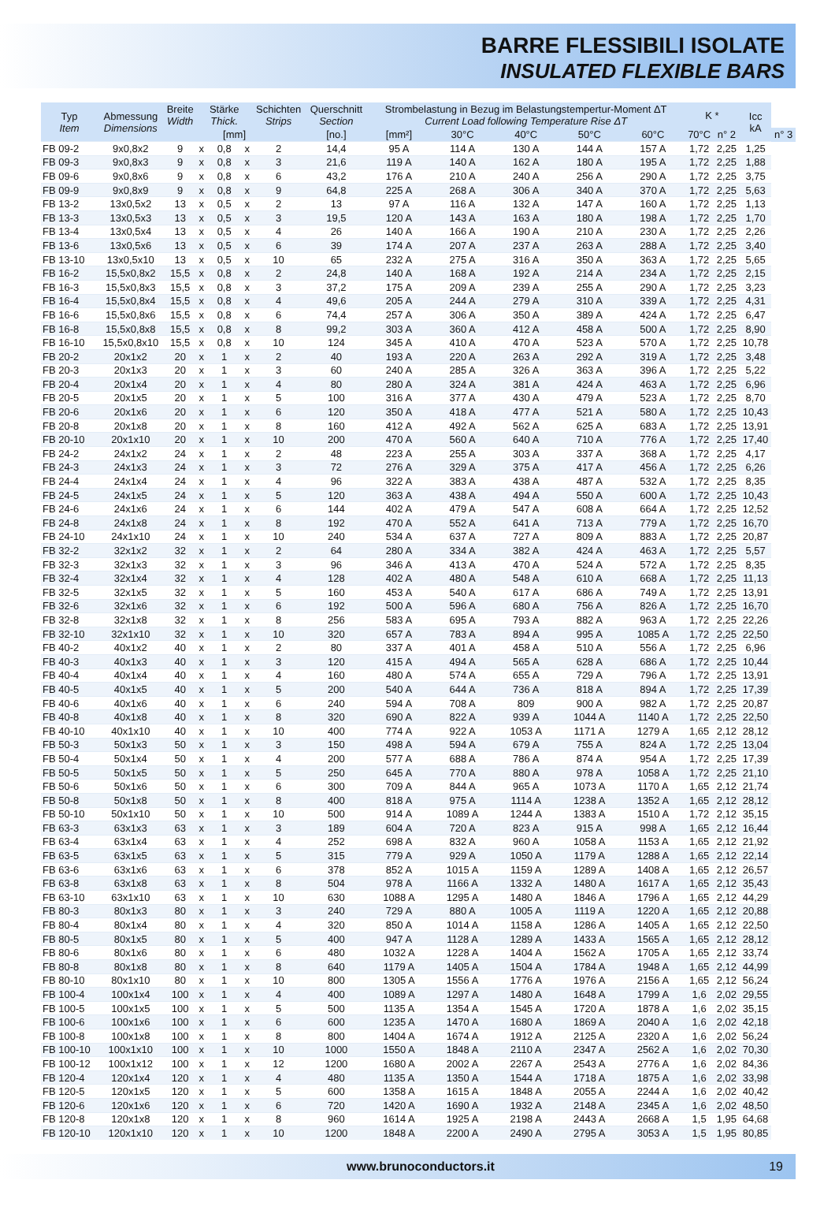BARRE FLESSIBILI ISOLATE
INSULATED FLEXIBLE BARS
| Typ Item | Abmessung Dimensions | Breite Width | | Stärke Thick. | | Schichten Strips | Querschnitt Section | Strombelastung in Bezug im Belastungstempertur-Moment ΔT Current Load following Temperature Rise ΔT | | | | | K * | | Icc kA | |
| --- | --- | --- | --- | --- | --- | --- | --- | --- | --- | --- | --- | --- | --- | --- | --- | --- |
| | | [mm] | | | | | [no.] | [mm²] | 30°C | 40°C | 50°C | 60°C | 70°C | n° 2 | | n° 3 |
| FB 09-2 | 9x0,8x2 | 9 | x | 0,8 | x | 2 | 14,4 | 95 A | 114 A | 130 A | 144 A | 157 A | 1,72 | 2,25 | 1,25 | |
| FB 09-3 | 9x0,8x3 | 9 | x | 0,8 | x | 3 | 21,6 | 119 A | 140 A | 162 A | 180 A | 195 A | 1,72 | 2,25 | 1,88 | |
| FB 09-6 | 9x0,8x6 | 9 | x | 0,8 | x | 6 | 43,2 | 176 A | 210 A | 240 A | 256 A | 290 A | 1,72 | 2,25 | 3,75 | |
| FB 09-9 | 9x0,8x9 | 9 | x | 0,8 | x | 9 | 64,8 | 225 A | 268 A | 306 A | 340 A | 370 A | 1,72 | 2,25 | 5,63 | |
| FB 13-2 | 13x0,5x2 | 13 | x | 0,5 | x | 2 | 13 | 97 A | 116 A | 132 A | 147 A | 160 A | 1,72 | 2,25 | 1,13 | |
| FB 13-3 | 13x0,5x3 | 13 | x | 0,5 | x | 3 | 19,5 | 120 A | 143 A | 163 A | 180 A | 198 A | 1,72 | 2,25 | 1,70 | |
| FB 13-4 | 13x0,5x4 | 13 | x | 0,5 | x | 4 | 26 | 140 A | 166 A | 190 A | 210 A | 230 A | 1,72 | 2,25 | 2,26 | |
| FB 13-6 | 13x0,5x6 | 13 | x | 0,5 | x | 6 | 39 | 174 A | 207 A | 237 A | 263 A | 288 A | 1,72 | 2,25 | 3,40 | |
| FB 13-10 | 13x0,5x10 | 13 | x | 0,5 | x | 10 | 65 | 232 A | 275 A | 316 A | 350 A | 363 A | 1,72 | 2,25 | 5,65 | |
| FB 16-2 | 15,5x0,8x2 | 15,5 | x | 0,8 | x | 2 | 24,8 | 140 A | 168 A | 192 A | 214 A | 234 A | 1,72 | 2,25 | 2,15 | |
| FB 16-3 | 15,5x0,8x3 | 15,5 | x | 0,8 | x | 3 | 37,2 | 175 A | 209 A | 239 A | 255 A | 290 A | 1,72 | 2,25 | 3,23 | |
| FB 16-4 | 15,5x0,8x4 | 15,5 | x | 0,8 | x | 4 | 49,6 | 205 A | 244 A | 279 A | 310 A | 339 A | 1,72 | 2,25 | 4,31 | |
| FB 16-6 | 15,5x0,8x6 | 15,5 | x | 0,8 | x | 6 | 74,4 | 257 A | 306 A | 350 A | 389 A | 424 A | 1,72 | 2,25 | 6,47 | |
| FB 16-8 | 15,5x0,8x8 | 15,5 | x | 0,8 | x | 8 | 99,2 | 303 A | 360 A | 412 A | 458 A | 500 A | 1,72 | 2,25 | 8,90 | |
| FB 16-10 | 15,5x0,8x10 | 15,5 | x | 0,8 | x | 10 | 124 | 345 A | 410 A | 470 A | 523 A | 570 A | 1,72 | 2,25 | 10,78 | |
| FB 20-2 | 20x1x2 | 20 | x | 1 | x | 2 | 40 | 193 A | 220 A | 263 A | 292 A | 319 A | 1,72 | 2,25 | 3,48 | |
| FB 20-3 | 20x1x3 | 20 | x | 1 | x | 3 | 60 | 240 A | 285 A | 326 A | 363 A | 396 A | 1,72 | 2,25 | 5,22 | |
| FB 20-4 | 20x1x4 | 20 | x | 1 | x | 4 | 80 | 280 A | 324 A | 381 A | 424 A | 463 A | 1,72 | 2,25 | 6,96 | |
| FB 20-5 | 20x1x5 | 20 | x | 1 | x | 5 | 100 | 316 A | 377 A | 430 A | 479 A | 523 A | 1,72 | 2,25 | 8,70 | |
| FB 20-6 | 20x1x6 | 20 | x | 1 | x | 6 | 120 | 350 A | 418 A | 477 A | 521 A | 580 A | 1,72 | 2,25 | 10,43 | |
| FB 20-8 | 20x1x8 | 20 | x | 1 | x | 8 | 160 | 412 A | 492 A | 562 A | 625 A | 683 A | 1,72 | 2,25 | 13,91 | |
| FB 20-10 | 20x1x10 | 20 | x | 1 | x | 10 | 200 | 470 A | 560 A | 640 A | 710 A | 776 A | 1,72 | 2,25 | 17,40 | |
| FB 24-2 | 24x1x2 | 24 | x | 1 | x | 2 | 48 | 223 A | 255 A | 303 A | 337 A | 368 A | 1,72 | 2,25 | 4,17 | |
| FB 24-3 | 24x1x3 | 24 | x | 1 | x | 3 | 72 | 276 A | 329 A | 375 A | 417 A | 456 A | 1,72 | 2,25 | 6,26 | |
| FB 24-4 | 24x1x4 | 24 | x | 1 | x | 4 | 96 | 322 A | 383 A | 438 A | 487 A | 532 A | 1,72 | 2,25 | 8,35 | |
| FB 24-5 | 24x1x5 | 24 | x | 1 | x | 5 | 120 | 363 A | 438 A | 494 A | 550 A | 600 A | 1,72 | 2,25 | 10,43 | |
| FB 24-6 | 24x1x6 | 24 | x | 1 | x | 6 | 144 | 402 A | 479 A | 547 A | 608 A | 664 A | 1,72 | 2,25 | 12,52 | |
| FB 24-8 | 24x1x8 | 24 | x | 1 | x | 8 | 192 | 470 A | 552 A | 641 A | 713 A | 779 A | 1,72 | 2,25 | 16,70 | |
| FB 24-10 | 24x1x10 | 24 | x | 1 | x | 10 | 240 | 534 A | 637 A | 727 A | 809 A | 883 A | 1,72 | 2,25 | 20,87 | |
| FB 32-2 | 32x1x2 | 32 | x | 1 | x | 2 | 64 | 280 A | 334 A | 382 A | 424 A | 463 A | 1,72 | 2,25 | 5,57 | |
| FB 32-3 | 32x1x3 | 32 | x | 1 | x | 3 | 96 | 346 A | 413 A | 470 A | 524 A | 572 A | 1,72 | 2,25 | 8,35 | |
| FB 32-4 | 32x1x4 | 32 | x | 1 | x | 4 | 128 | 402 A | 480 A | 548 A | 610 A | 668 A | 1,72 | 2,25 | 11,13 | |
| FB 32-5 | 32x1x5 | 32 | x | 1 | x | 5 | 160 | 453 A | 540 A | 617 A | 686 A | 749 A | 1,72 | 2,25 | 13,91 | |
| FB 32-6 | 32x1x6 | 32 | x | 1 | x | 6 | 192 | 500 A | 596 A | 680 A | 756 A | 826 A | 1,72 | 2,25 | 16,70 | |
| FB 32-8 | 32x1x8 | 32 | x | 1 | x | 8 | 256 | 583 A | 695 A | 793 A | 882 A | 963 A | 1,72 | 2,25 | 22,26 | |
| FB 32-10 | 32x1x10 | 32 | x | 1 | x | 10 | 320 | 657 A | 783 A | 894 A | 995 A | 1085 A | 1,72 | 2,25 | 22,50 | |
| FB 40-2 | 40x1x2 | 40 | x | 1 | x | 2 | 80 | 337 A | 401 A | 458 A | 510 A | 556 A | 1,72 | 2,25 | 6,96 | |
| FB 40-3 | 40x1x3 | 40 | x | 1 | x | 3 | 120 | 415 A | 494 A | 565 A | 628 A | 686 A | 1,72 | 2,25 | 10,44 | |
| FB 40-4 | 40x1x4 | 40 | x | 1 | x | 4 | 160 | 480 A | 574 A | 655 A | 729 A | 796 A | 1,72 | 2,25 | 13,91 | |
| FB 40-5 | 40x1x5 | 40 | x | 1 | x | 5 | 200 | 540 A | 644 A | 736 A | 818 A | 894 A | 1,72 | 2,25 | 17,39 | |
| FB 40-6 | 40x1x6 | 40 | x | 1 | x | 6 | 240 | 594 A | 708 A | 809 | 900 A | 982 A | 1,72 | 2,25 | 20,87 | |
| FB 40-8 | 40x1x8 | 40 | x | 1 | x | 8 | 320 | 690 A | 822 A | 939 A | 1044 A | 1140 A | 1,72 | 2,25 | 22,50 | |
| FB 40-10 | 40x1x10 | 40 | x | 1 | x | 10 | 400 | 774 A | 922 A | 1053 A | 1171 A | 1279 A | 1,65 | 2,12 | 28,12 | |
| FB 50-3 | 50x1x3 | 50 | x | 1 | x | 3 | 150 | 498 A | 594 A | 679 A | 755 A | 824 A | 1,72 | 2,25 | 13,04 | |
| FB 50-4 | 50x1x4 | 50 | x | 1 | x | 4 | 200 | 577 A | 688 A | 786 A | 874 A | 954 A | 1,72 | 2,25 | 17,39 | |
| FB 50-5 | 50x1x5 | 50 | x | 1 | x | 5 | 250 | 645 A | 770 A | 880 A | 978 A | 1058 A | 1,72 | 2,25 | 21,10 | |
| FB 50-6 | 50x1x6 | 50 | x | 1 | x | 6 | 300 | 709 A | 844 A | 965 A | 1073 A | 1170 A | 1,65 | 2,12 | 21,74 | |
| FB 50-8 | 50x1x8 | 50 | x | 1 | x | 8 | 400 | 818 A | 975 A | 1114 A | 1238 A | 1352 A | 1,65 | 2,12 | 28,12 | |
| FB 50-10 | 50x1x10 | 50 | x | 1 | x | 10 | 500 | 914 A | 1089 A | 1244 A | 1383 A | 1510 A | 1,72 | 2,12 | 35,15 | |
| FB 63-3 | 63x1x3 | 63 | x | 1 | x | 3 | 189 | 604 A | 720 A | 823 A | 915 A | 998 A | 1,65 | 2,12 | 16,44 | |
| FB 63-4 | 63x1x4 | 63 | x | 1 | x | 4 | 252 | 698 A | 832 A | 960 A | 1058 A | 1153 A | 1,65 | 2,12 | 21,92 | |
| FB 63-5 | 63x1x5 | 63 | x | 1 | x | 5 | 315 | 779 A | 929 A | 1050 A | 1179 A | 1288 A | 1,65 | 2,12 | 22,14 | |
| FB 63-6 | 63x1x6 | 63 | x | 1 | x | 6 | 378 | 852 A | 1015 A | 1159 A | 1289 A | 1408 A | 1,65 | 2,12 | 26,57 | |
| FB 63-8 | 63x1x8 | 63 | x | 1 | x | 8 | 504 | 978 A | 1166 A | 1332 A | 1480 A | 1617 A | 1,65 | 2,12 | 35,43 | |
| FB 63-10 | 63x1x10 | 63 | x | 1 | x | 10 | 630 | 1088 A | 1295 A | 1480 A | 1846 A | 1796 A | 1,65 | 2,12 | 44,29 | |
| FB 80-3 | 80x1x3 | 80 | x | 1 | x | 3 | 240 | 729 A | 880 A | 1005 A | 1119 A | 1220 A | 1,65 | 2,12 | 20,88 | |
| FB 80-4 | 80x1x4 | 80 | x | 1 | x | 4 | 320 | 850 A | 1014 A | 1158 A | 1286 A | 1405 A | 1,65 | 2,12 | 22,50 | |
| FB 80-5 | 80x1x5 | 80 | x | 1 | x | 5 | 400 | 947 A | 1128 A | 1289 A | 1433 A | 1565 A | 1,65 | 2,12 | 28,12 | |
| FB 80-6 | 80x1x6 | 80 | x | 1 | x | 6 | 480 | 1032 A | 1228 A | 1404 A | 1562 A | 1705 A | 1,65 | 2,12 | 33,74 | |
| FB 80-8 | 80x1x8 | 80 | x | 1 | x | 8 | 640 | 1179 A | 1405 A | 1504 A | 1784 A | 1948 A | 1,65 | 2,12 | 44,99 | |
| FB 80-10 | 80x1x10 | 80 | x | 1 | x | 10 | 800 | 1305 A | 1556 A | 1776 A | 1976 A | 2156 A | 1,65 | 2,12 | 56,24 | |
| FB 100-4 | 100x1x4 | 100 | x | 1 | x | 4 | 400 | 1089 A | 1297 A | 1480 A | 1648 A | 1799 A | 1,6 | 2,02 | 29,55 | |
| FB 100-5 | 100x1x5 | 100 | x | 1 | x | 5 | 500 | 1135 A | 1354 A | 1545 A | 1720 A | 1878 A | 1,6 | 2,02 | 35,15 | |
| FB 100-6 | 100x1x6 | 100 | x | 1 | x | 6 | 600 | 1235 A | 1470 A | 1680 A | 1869 A | 2040 A | 1,6 | 2,02 | 42,18 | |
| FB 100-8 | 100x1x8 | 100 | x | 1 | x | 8 | 800 | 1404 A | 1674 A | 1912 A | 2125 A | 2320 A | 1,6 | 2,02 | 56,24 | |
| FB 100-10 | 100x1x10 | 100 | x | 1 | x | 10 | 1000 | 1550 A | 1848 A | 2110 A | 2347 A | 2562 A | 1,6 | 2,02 | 70,30 | |
| FB 100-12 | 100x1x12 | 100 | x | 1 | x | 12 | 1200 | 1680 A | 2002 A | 2267 A | 2543 A | 2776 A | 1,6 | 2,02 | 84,36 | |
| FB 120-4 | 120x1x4 | 120 | x | 1 | x | 4 | 480 | 1135 A | 1350 A | 1544 A | 1718 A | 1875 A | 1,6 | 2,02 | 33,98 | |
| FB 120-5 | 120x1x5 | 120 | x | 1 | x | 5 | 600 | 1358 A | 1615 A | 1848 A | 2055 A | 2244 A | 1,6 | 2,02 | 40,42 | |
| FB 120-6 | 120x1x6 | 120 | x | 1 | x | 6 | 720 | 1420 A | 1690 A | 1932 A | 2148 A | 2345 A | 1,6 | 2,02 | 48,50 | |
| FB 120-8 | 120x1x8 | 120 | x | 1 | x | 8 | 960 | 1614 A | 1925 A | 2198 A | 2443 A | 2668 A | 1,5 | 1,95 | 64,68 | |
| FB 120-10 | 120x1x10 | 120 | x | 1 | x | 10 | 1200 | 1848 A | 2200 A | 2490 A | 2795 A | 3053 A | 1,5 | 1,95 | 80,85 | |
www.brunoconductors.it 19